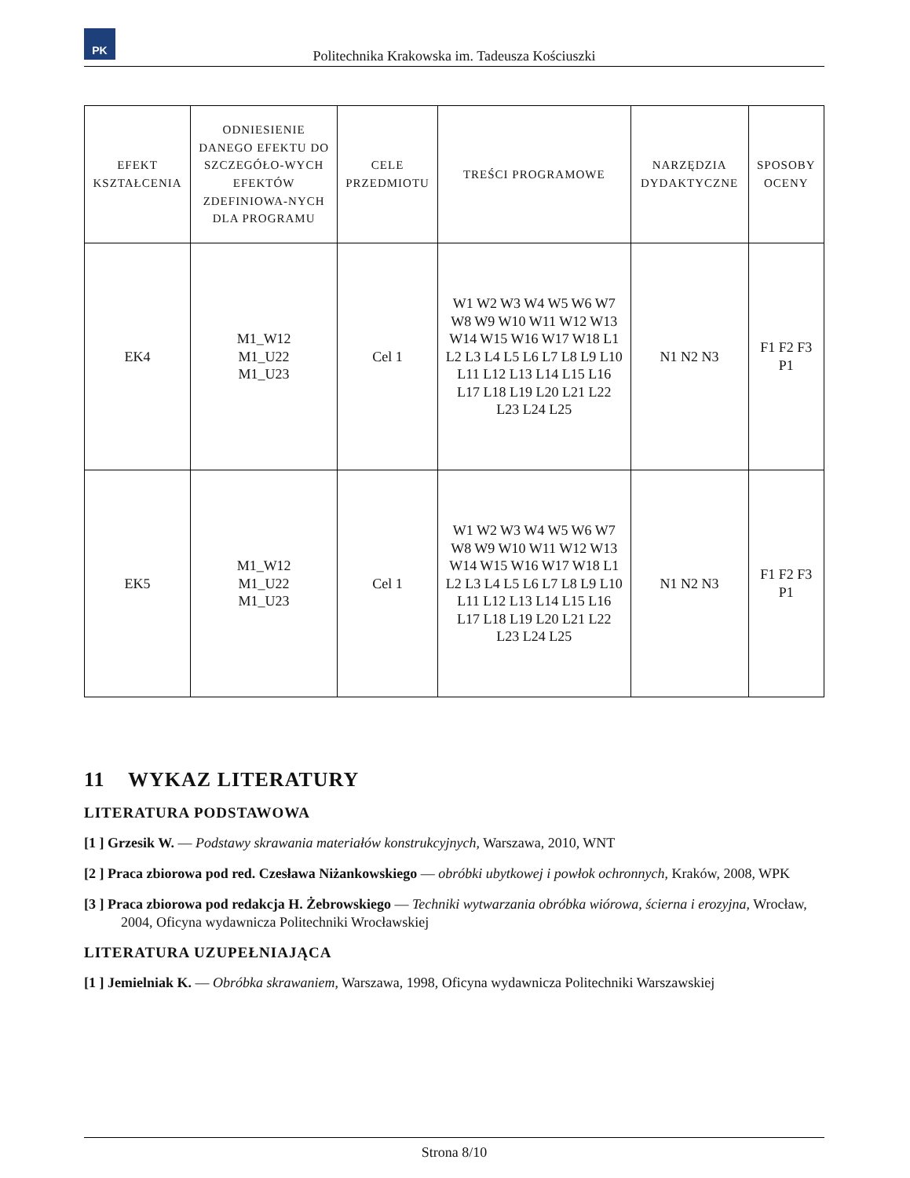PK
Politechnika Krakowska im. Tadeusza Kościuszki
| EFEKT KSZTAŁCENIA | ODNIESIENIE DANEGO EFEKTU DO SZCZEGÓŁO-WYCH EFEKTÓW ZDEFINIOWA-NYCH DLA PROGRAMU | CELE PRZEDMIOTU | TREŚCI PROGRAMOWE | NARZĘDZIA DYDAKTYCZNE | SPOSOBY OCENY |
| --- | --- | --- | --- | --- | --- |
| EK4 | M1_W12 M1_U22 M1_U23 | Cel 1 | W1 W2 W3 W4 W5 W6 W7 W8 W9 W10 W11 W12 W13 W14 W15 W16 W17 W18 L1 L2 L3 L4 L5 L6 L7 L8 L9 L10 L11 L12 L13 L14 L15 L16 L17 L18 L19 L20 L21 L22 L23 L24 L25 | N1 N2 N3 | F1 F2 F3 P1 |
| EK5 | M1_W12 M1_U22 M1_U23 | Cel 1 | W1 W2 W3 W4 W5 W6 W7 W8 W9 W10 W11 W12 W13 W14 W15 W16 W17 W18 L1 L2 L3 L4 L5 L6 L7 L8 L9 L10 L11 L12 L13 L14 L15 L16 L17 L18 L19 L20 L21 L22 L23 L24 L25 | N1 N2 N3 | F1 F2 F3 P1 |
11 WYKAZ LITERATURY
LITERATURA PODSTAWOWA
[1 ] Grzesik W. — Podstawy skrawania materiałów konstrukcyjnych, Warszawa, 2010, WNT
[2 ] Praca zbiorowa pod red. Czesława Niżankowskiego — obróbki ubytkowej i powłok ochronnych, Kraków, 2008, WPK
[3 ] Praca zbiorowa pod redakcja H. Żebrowskiego — Techniki wytwarzania obróbka wiórowa, ścierna i erozyjna, Wrocław, 2004, Oficyna wydawnicza Politechniki Wrocławskiej
LITERATURA UZUPEŁNIAJĄCA
[1 ] Jemielniak K. — Obróbka skrawaniem, Warszawa, 1998, Oficyna wydawnicza Politechniki Warszawskiej
Strona 8/10